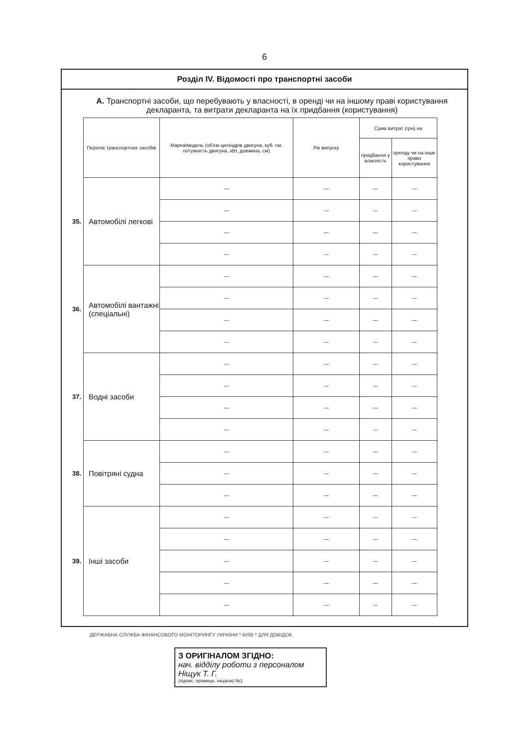6
Розділ IV. Відомості про транспортні засоби
А. Транспортні засоби, що перебувають у власності, в оренді чи на іншому праві користування декларанта, та витрати декларанта на їх придбання (користування)
| | Перелік транспортних засобів | Марка/модель (об'єм циліндрів двигуна, куб. см, потужність двигуна, кВт, довжина, см) | Рік випуску | Сума витрат (грн) на | |
| | | | | придбання у власність | оренду чи на інше право користування |
| 35. | Автомобілі легкові | — | — | — | — |
| | | — | — | — | — |
| | | — | — | — | — |
| | | — | — | — | — |
| 36. | Автомобілі вантажні (спеціальні) | — | — | — | — |
| | | — | — | — | — |
| | | — | — | — | — |
| | | — | — | — | — |
| 37. | Водні засоби | — | — | — | — |
| | | — | — | — | — |
| | | — | — | — | — |
| | | — | — | — | — |
| 38. | Повітряні судна | — | — | — | — |
| | | — | — | — | — |
| | | — | — | — | — |
| 39. | Інші засоби | — | — | — | — |
| | | — | — | — | — |
| | | — | — | — | — |
| | | — | — | — | — |
| | | — | — | — | — |
ДЕРЖАВНА СЛУЖБА ФІНАНСОВОГО МОНІТОРИНГУ УКРАЇНИ * КИЇВ * ДЛЯ ДОВІДОК
З ОРИГІНАЛОМ ЗГІДНО:
нач. відділу роботи з персоналом Ніщук Т. Г.
(підпис, прізвище, ініціали) №1